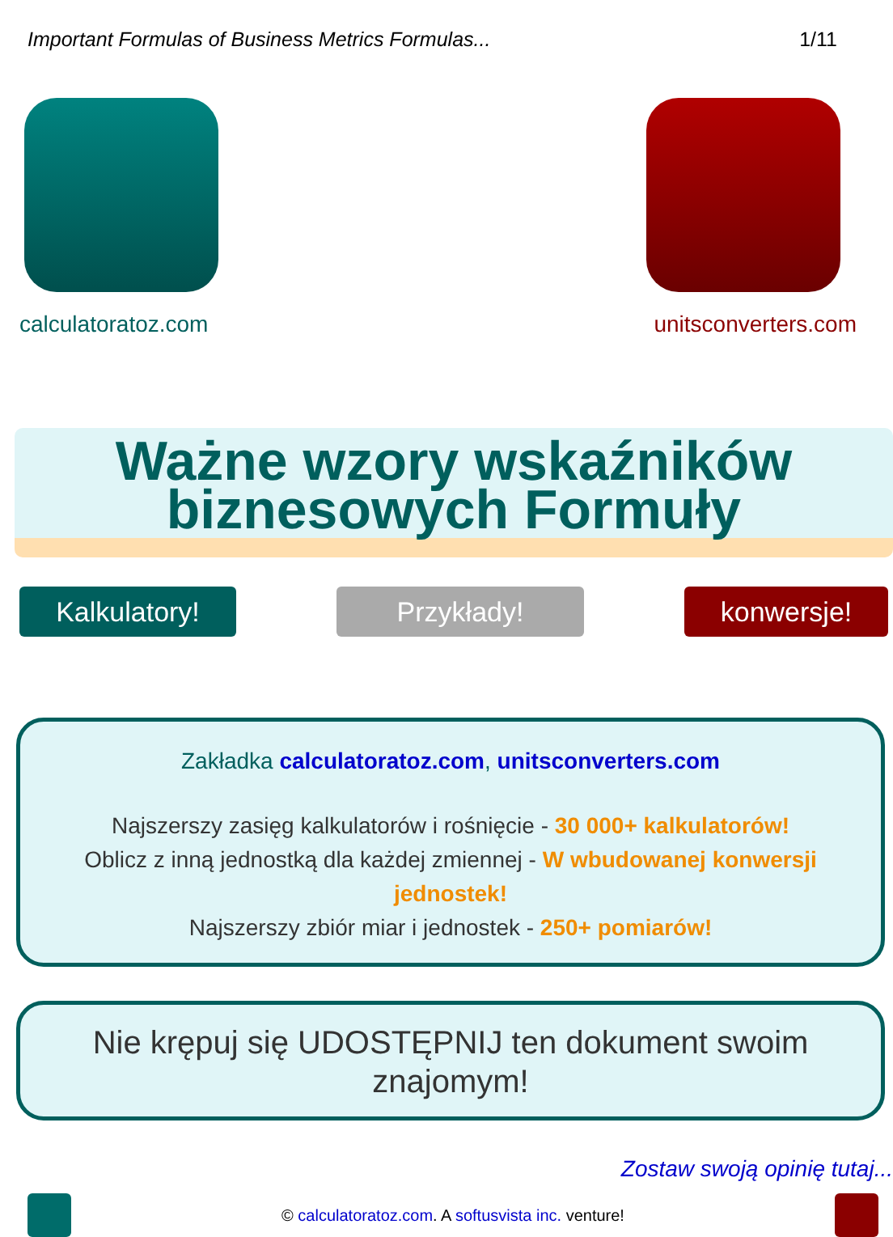Important Formulas of Business Metrics Formulas... 1/11
calculatoratoz.com unitsconverters.com
Ważne wzory wskaźników biznesowych Formuły
Kalkulatory! Przykłady! konwersje!
Zakładka calculatoratoz.com, unitsconverters.com
Najszerszy zasięg kalkulatorów i rośnięcie - 30 000+ kalkulatorów!
Oblicz z inną jednostką dla każdej zmiennej - W wbudowanej konwersji jednostek!
Najszerszy zbiór miar i jednostek - 250+ pomiarów!
Nie krępuj się UDOSTĘPNIJ ten dokument swoim znajomym!
Zostaw swoją opinię tutaj...
© calculatoratoz.com. A softusvista inc. venture!